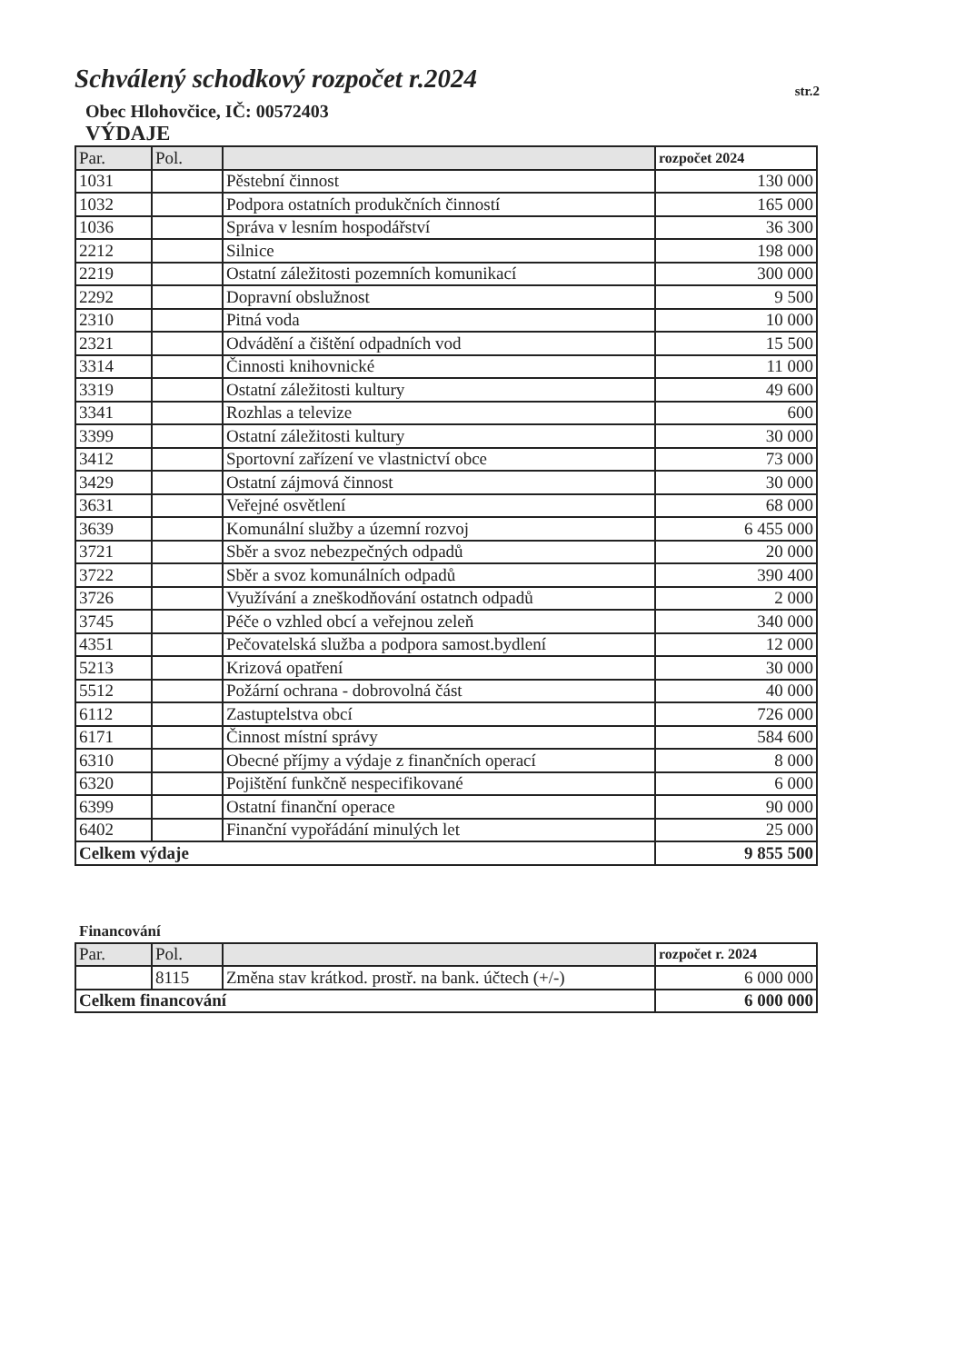Schválený schodkový rozpočet r.2024
str.2
Obec Hlohovčice, IČ: 00572403
VÝDAJE
| Par. | Pol. | | rozpočet 2024 |
| --- | --- | --- | --- |
| 1031 | | Pěstební činnost | 130 000 |
| 1032 | | Podpora ostatních produkčních činností | 165 000 |
| 1036 | | Správa v lesním hospodářství | 36 300 |
| 2212 | | Silnice | 198 000 |
| 2219 | | Ostatní záležitosti pozemních komunikací | 300 000 |
| 2292 | | Dopravní obslužnost | 9 500 |
| 2310 | | Pitná voda | 10 000 |
| 2321 | | Odvádění a čištění odpadních vod | 15 500 |
| 3314 | | Činnosti knihovnické | 11 000 |
| 3319 | | Ostatní záležitosti kultury | 49 600 |
| 3341 | | Rozhlas a televize | 600 |
| 3399 | | Ostatní záležitosti kultury | 30 000 |
| 3412 | | Sportovní zařízení ve vlastnictví obce | 73 000 |
| 3429 | | Ostatní zájmová činnost | 30 000 |
| 3631 | | Veřejné osvětlení | 68 000 |
| 3639 | | Komunální služby a územní rozvoj | 6 455 000 |
| 3721 | | Sběr a svoz nebezpečných odpadů | 20 000 |
| 3722 | | Sběr a svoz komunálních odpadů | 390 400 |
| 3726 | | Využívání a zneškodňování ostatnch odpadů | 2 000 |
| 3745 | | Péče o vzhled obcí a veřejnou zeleň | 340 000 |
| 4351 | | Pečovatelská služba a podpora samost.bydlení | 12 000 |
| 5213 | | Krizová opatření | 30 000 |
| 5512 | | Požární ochrana - dobrovolná část | 40 000 |
| 6112 | | Zastuptelstva obcí | 726 000 |
| 6171 | | Činnost místní správy | 584 600 |
| 6310 | | Obecné příjmy a výdaje z finančních operací | 8 000 |
| 6320 | | Pojištění funkčně nespecifikované | 6 000 |
| 6399 | | Ostatní finanční operace | 90 000 |
| 6402 | | Finanční vypořádání minulých let | 25 000 |
| Celkem výdaje | | | 9 855 500 |
Financování
| Par. | Pol. | | rozpočet r. 2024 |
| --- | --- | --- | --- |
| | 8115 | Změna stav krátkod. prostř. na bank. účtech (+/-) | 6 000 000 |
| Celkem financování | | | 6 000 000 |